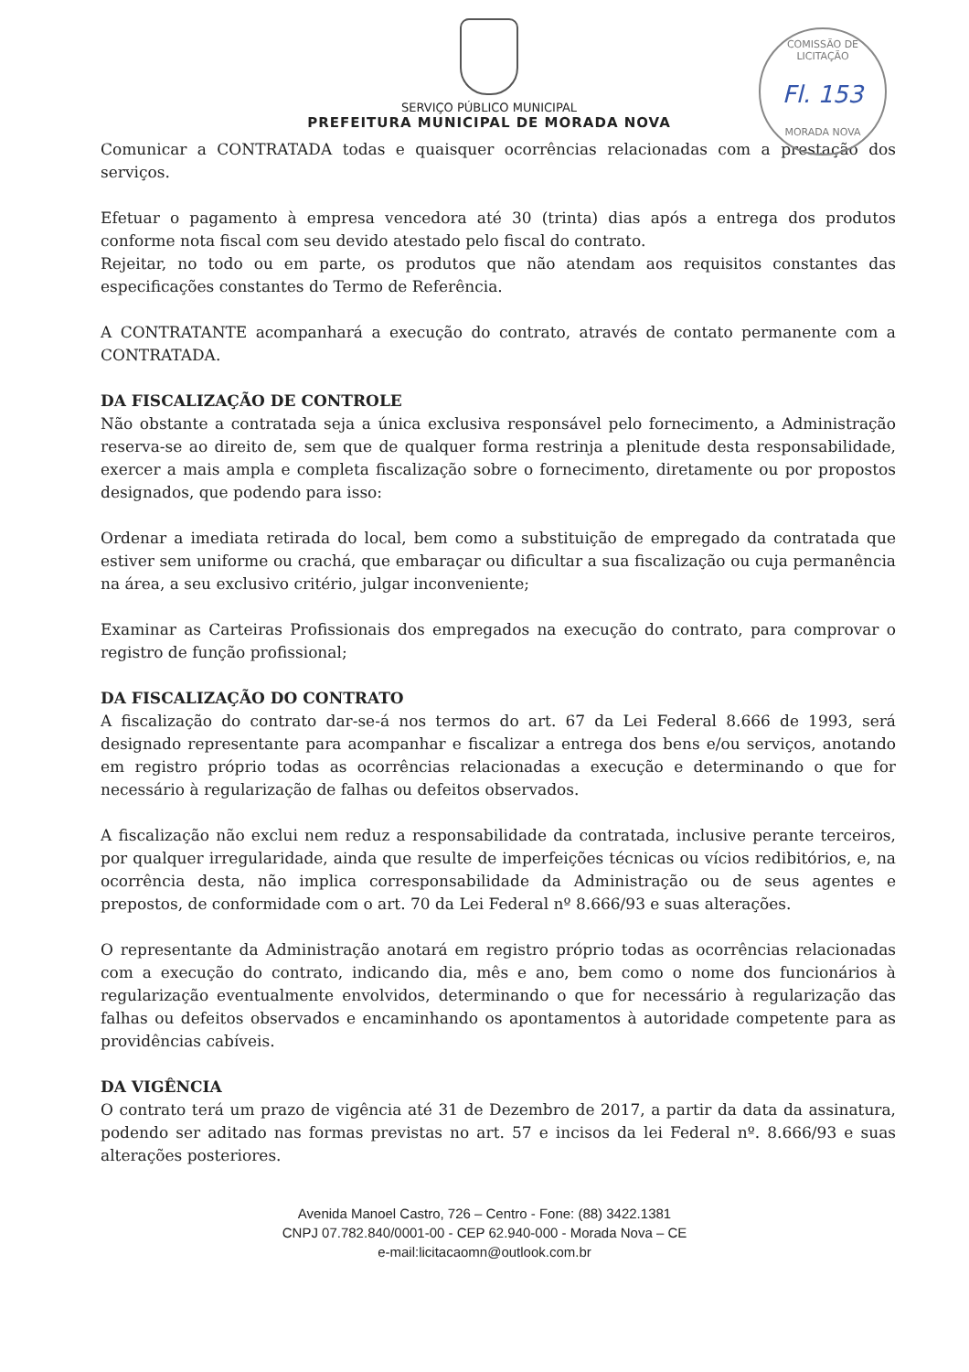SERVIÇO PÚBLICO MUNICIPAL
PREFEITURA MUNICIPAL DE MORADA NOVA
COMISSÃO DE LICITAÇÃO
Fl. 153
MORADA NOVA
Comunicar a CONTRATADA todas e quaisquer ocorrências relacionadas com a prestação dos serviços.
Efetuar o pagamento à empresa vencedora até 30 (trinta) dias após a entrega dos produtos conforme nota fiscal com seu devido atestado pelo fiscal do contrato.
Rejeitar, no todo ou em parte, os produtos que não atendam aos requisitos constantes das especificações constantes do Termo de Referência.
A CONTRATANTE acompanhará a execução do contrato, através de contato permanente com a CONTRATADA.
DA FISCALIZAÇÃO DE CONTROLE
Não obstante a contratada seja a única exclusiva responsável pelo fornecimento, a Administração reserva-se ao direito de, sem que de qualquer forma restrinja a plenitude desta responsabilidade, exercer a mais ampla e completa fiscalização sobre o fornecimento, diretamente ou por propostos designados, que podendo para isso:
Ordenar a imediata retirada do local, bem como a substituição de empregado da contratada que estiver sem uniforme ou crachá, que embaraçar ou dificultar a sua fiscalização ou cuja permanência na área, a seu exclusivo critério, julgar inconveniente;
Examinar as Carteiras Profissionais dos empregados na execução do contrato, para comprovar o registro de função profissional;
DA FISCALIZAÇÃO DO CONTRATO
A fiscalização do contrato dar-se-á nos termos do art. 67 da Lei Federal 8.666 de 1993, será designado representante para acompanhar e fiscalizar a entrega dos bens e/ou serviços, anotando em registro próprio todas as ocorrências relacionadas a execução e determinando o que for necessário à regularização de falhas ou defeitos observados.
A fiscalização não exclui nem reduz a responsabilidade da contratada, inclusive perante terceiros, por qualquer irregularidade, ainda que resulte de imperfeições técnicas ou vícios redibitórios, e, na ocorrência desta, não implica corresponsabilidade da Administração ou de seus agentes e prepostos, de conformidade com o art. 70 da Lei Federal nº 8.666/93 e suas alterações.
O representante da Administração anotará em registro próprio todas as ocorrências relacionadas com a execução do contrato, indicando dia, mês e ano, bem como o nome dos funcionários à regularização eventualmente envolvidos, determinando o que for necessário à regularização das falhas ou defeitos observados e encaminhando os apontamentos à autoridade competente para as providências cabíveis.
DA VIGÊNCIA
O contrato terá um prazo de vigência até 31 de Dezembro de 2017, a partir da data da assinatura, podendo ser aditado nas formas previstas no art. 57 e incisos da lei Federal nº. 8.666/93 e suas alterações posteriores.
Avenida Manoel Castro, 726 – Centro - Fone: (88) 3422.1381
CNPJ 07.782.840/0001-00 - CEP 62.940-000 - Morada Nova – CE
e-mail:licitacaomn@outlook.com.br